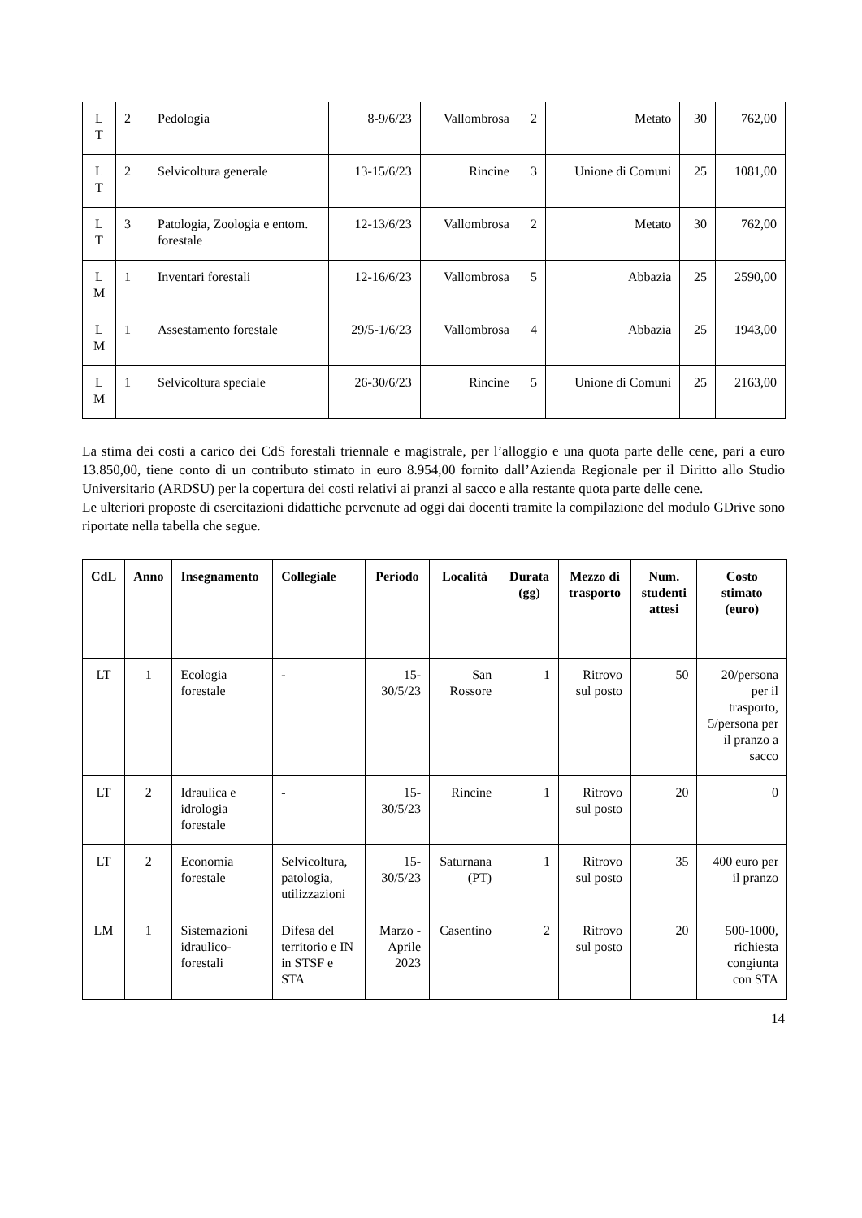| L T | 2 | Pedologia | 8-9/6/23 | Vallombrosa | 2 | Metato | 30 | 762,00 |
| L T | 2 | Selvicoltura generale | 13-15/6/23 | Rincine | 3 | Unione di Comuni | 25 | 1081,00 |
| L T | 3 | Patologia, Zoologia e entom. forestale | 12-13/6/23 | Vallombrosa | 2 | Metato | 30 | 762,00 |
| L M | 1 | Inventari forestali | 12-16/6/23 | Vallombrosa | 5 | Abbazia | 25 | 2590,00 |
| L M | 1 | Assestamento forestale | 29/5-1/6/23 | Vallombrosa | 4 | Abbazia | 25 | 1943,00 |
| L M | 1 | Selvicoltura speciale | 26-30/6/23 | Rincine | 5 | Unione di Comuni | 25 | 2163,00 |
La stima dei costi a carico dei CdS forestali triennale e magistrale, per l’alloggio e una quota parte delle cene, pari a euro 13.850,00, tiene conto di un contributo stimato in euro 8.954,00 fornito dall’Azienda Regionale per il Diritto allo Studio Universitario (ARDSU) per la copertura dei costi relativi ai pranzi al sacco e alla restante quota parte delle cene.
Le ulteriori proposte di esercitazioni didattiche pervenute ad oggi dai docenti tramite la compilazione del modulo GDrive sono riportate nella tabella che segue.
| CdL | Anno | Insegnamento | Collegiale | Periodo | Località | Durata (gg) | Mezzo di trasporto | Num. studenti attesi | Costo stimato (euro) |
| --- | --- | --- | --- | --- | --- | --- | --- | --- | --- |
| LT | 1 | Ecologia forestale | - | 15-30/5/23 | San Rossore | 1 | Ritrovo sul posto | 50 | 20/persona per il trasporto, 5/persona per il pranzo a sacco |
| LT | 2 | Idraulica e idrologia forestale | - | 15-30/5/23 | Rincine | 1 | Ritrovo sul posto | 20 | 0 |
| LT | 2 | Economia forestale | Selvicoltura, patologia, utilizzazioni | 15-30/5/23 | Saturnana (PT) | 1 | Ritrovo sul posto | 35 | 400 euro per il pranzo |
| LM | 1 | Sistemazioni idraulico-forestali | Difesa del territorio e IN in STSF e STA | Marzo - Aprile 2023 | Casentino | 2 | Ritrovo sul posto | 20 | 500-1000, richiesta congiunta con STA |
14